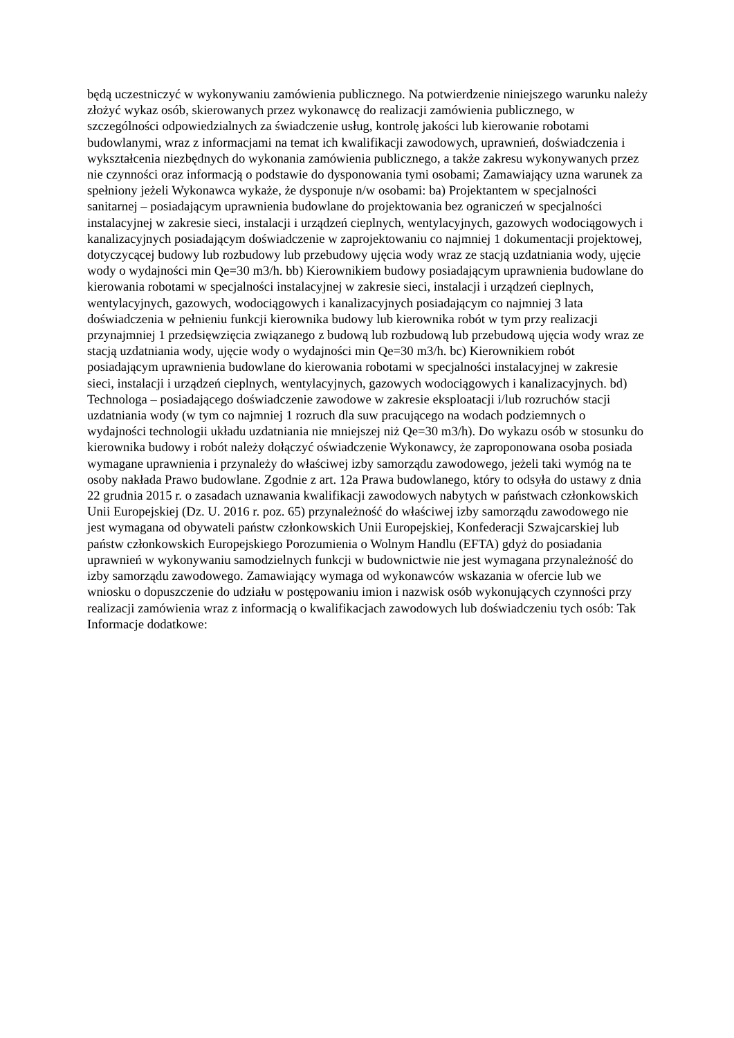będą uczestniczyć w wykonywaniu zamówienia publicznego. Na potwierdzenie niniejszego warunku należy złożyć wykaz osób, skierowanych przez wykonawcę do realizacji zamówienia publicznego, w szczególności odpowiedzialnych za świadczenie usług, kontrolę jakości lub kierowanie robotami budowlanymi, wraz z informacjami na temat ich kwalifikacji zawodowych, uprawnień, doświadczenia i wykształcenia niezbędnych do wykonania zamówienia publicznego, a także zakresu wykonywanych przez nie czynności oraz informacją o podstawie do dysponowania tymi osobami; Zamawiający uzna warunek za spełniony jeżeli Wykonawca wykaże, że dysponuje n/w osobami: ba) Projektantem w specjalności sanitarnej – posiadającym uprawnienia budowlane do projektowania bez ograniczeń w specjalności instalacyjnej w zakresie sieci, instalacji i urządzeń cieplnych, wentylacyjnych, gazowych wodociągowych i kanalizacyjnych posiadającym doświadczenie w zaprojektowaniu co najmniej 1 dokumentacji projektowej, dotyczycącej budowy lub rozbudowy lub przebudowy ujęcia wody wraz ze stacją uzdatniania wody, ujęcie wody o wydajności min Qe=30 m3/h. bb) Kierownikiem budowy posiadającym uprawnienia budowlane do kierowania robotami w specjalności instalacyjnej w zakresie sieci, instalacji i urządzeń cieplnych, wentylacyjnych, gazowych, wodociągowych i kanalizacyjnych posiadającym co najmniej 3 lata doświadczenia w pełnieniu funkcji kierownika budowy lub kierownika robót w tym przy realizacji przynajmniej 1 przedsięwzięcia związanego z budową lub rozbudową lub przebudową ujęcia wody wraz ze stacją uzdatniania wody, ujęcie wody o wydajności min Qe=30 m3/h. bc) Kierownikiem robót posiadającym uprawnienia budowlane do kierowania robotami w specjalności instalacyjnej w zakresie sieci, instalacji i urządzeń cieplnych, wentylacyjnych, gazowych wodociągowych i kanalizacyjnych. bd) Technologa – posiadającego doświadczenie zawodowe w zakresie eksploatacji i/lub rozruchów stacji uzdatniania wody (w tym co najmniej 1 rozruch dla suw pracującego na wodach podziemnych o wydajności technologii układu uzdatniania nie mniejszej niż Qe=30 m3/h). Do wykazu osób w stosunku do kierownika budowy i robót należy dołączyć oświadczenie Wykonawcy, że zaproponowana osoba posiada wymagane uprawnienia i przynależy do właściwej izby samorządu zawodowego, jeżeli taki wymóg na te osoby nakłada Prawo budowlane. Zgodnie z art. 12a Prawa budowlanego, który to odsyła do ustawy z dnia 22 grudnia 2015 r. o zasadach uznawania kwalifikacji zawodowych nabytych w państwach członkowskich Unii Europejskiej (Dz. U. 2016 r. poz. 65) przynależność do właściwej izby samorządu zawodowego nie jest wymagana od obywateli państw członkowskich Unii Europejskiej, Konfederacji Szwajcarskiej lub państw członkowskich Europejskiego Porozumienia o Wolnym Handlu (EFTA) gdyż do posiadania uprawnień w wykonywaniu samodzielnych funkcji w budownictwie nie jest wymagana przynależność do izby samorządu zawodowego. Zamawiający wymaga od wykonawców wskazania w ofercie lub we wniosku o dopuszczenie do udziału w postępowaniu imion i nazwisk osób wykonujących czynności przy realizacji zamówienia wraz z informacją o kwalifikacjach zawodowych lub doświadczeniu tych osób: Tak Informacje dodatkowe: